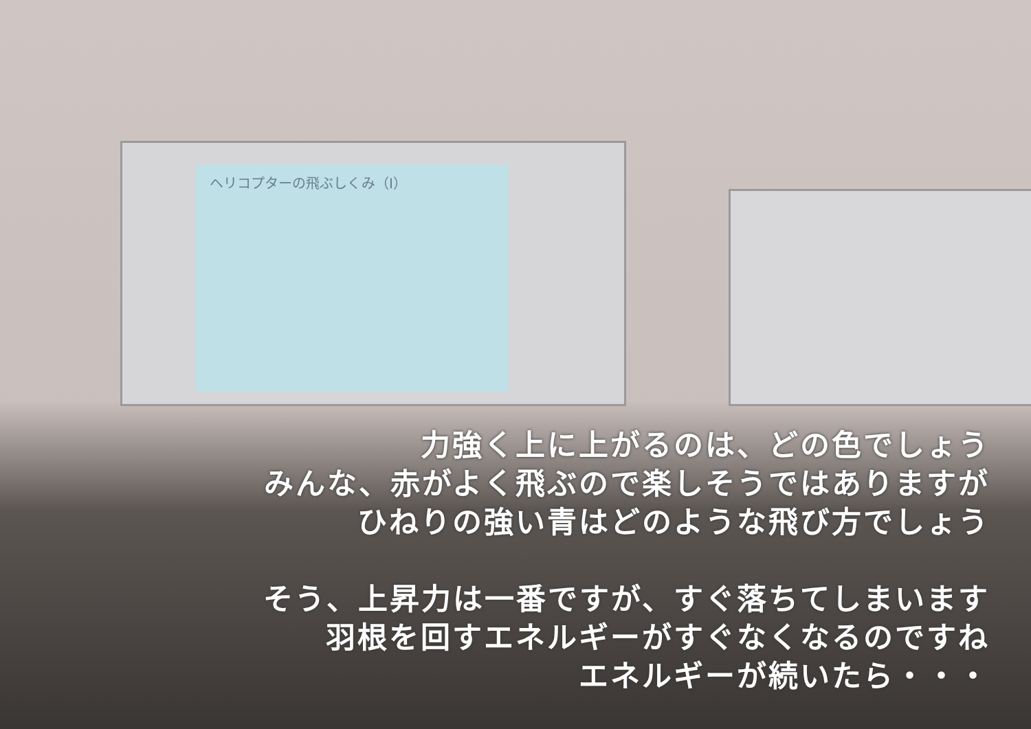ヘリコプターの飛ぶしくみ（Ⅰ）
力強く上に上がるのは、どの色でしょう
みんな、赤がよく飛ぶので楽しそうではありますが
ひねりの強い青はどのような飛び方でしょう
そう、上昇力は一番ですが、すぐ落ちてしまいます
羽根を回すエネルギーがすぐなくなるのですね
エネルギーが続いたら・・・